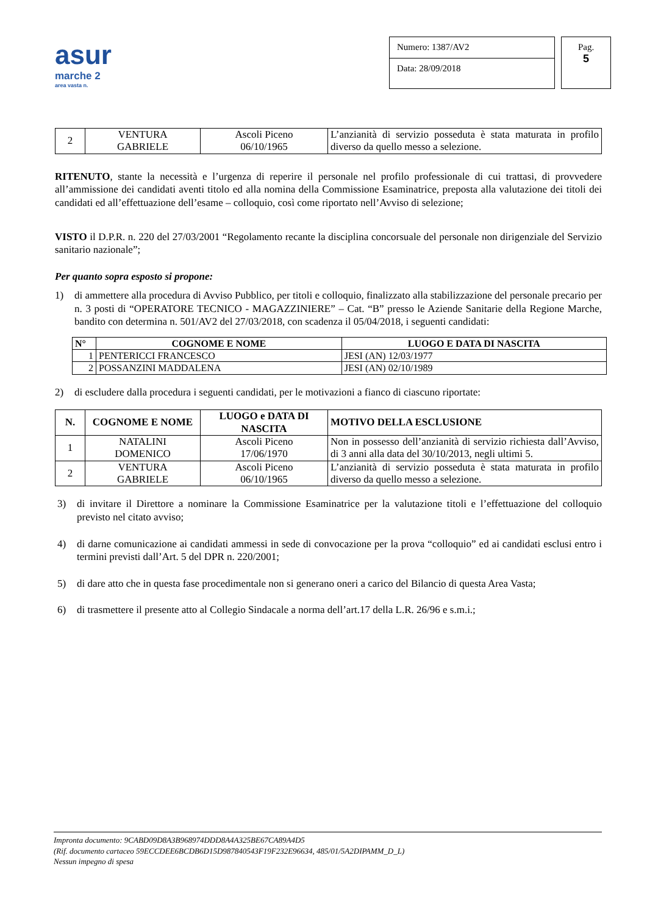asur
marche 2
area vasta n.
Numero: 1387/AV2
Data: 28/09/2018
Pag.
5
| 2 | VENTURA GABRIELE | Ascoli Piceno 06/10/1965 | L’anzianità di servizio posseduta è stata maturata in profilo diverso da quello messo a selezione. |
RITENUTO, stante la necessità e l’urgenza di reperire il personale nel profilo professionale di cui trattasi, di provvedere all’ammissione dei candidati aventi titolo ed alla nomina della Commissione Esaminatrice, preposta alla valutazione dei titoli dei candidati ed all’effettuazione dell’esame – colloquio, così come riportato nell’Avviso di selezione;
VISTO il D.P.R. n. 220 del 27/03/2001 “Regolamento recante la disciplina concorsuale del personale non dirigenziale del Servizio sanitario nazionale”;
Per quanto sopra esposto si propone:
1) di ammettere alla procedura di Avviso Pubblico, per titoli e colloquio, finalizzato alla stabilizzazione del personale precario per n. 3 posti di “OPERATORE TECNICO - MAGAZZINIERE” – Cat. “B” presso le Aziende Sanitarie della Regione Marche, bandito con determina n. 501/AV2 del 27/03/2018, con scadenza il 05/04/2018, i seguenti candidati:
| N° | COGNOME E NOME | LUOGO E DATA DI NASCITA |
| --- | --- | --- |
| 1 | PENTERICCI FRANCESCO | JESI (AN) 12/03/1977 |
| 2 | POSSANZINI MADDALENA | JESI (AN) 02/10/1989 |
2) di escludere dalla procedura i seguenti candidati, per le motivazioni a fianco di ciascuno riportate:
| N. | COGNOME E NOME | LUOGO e DATA DI NASCITA | MOTIVO DELLA ESCLUSIONE |
| --- | --- | --- | --- |
| 1 | NATALINI DOMENICO | Ascoli Piceno 17/06/1970 | Non in possesso dell’anzianità di servizio richiesta dall’Avviso, di 3 anni alla data del 30/10/2013, negli ultimi 5. |
| 2 | VENTURA GABRIELE | Ascoli Piceno 06/10/1965 | L’anzianità di servizio posseduta è stata maturata in profilo diverso da quello messo a selezione. |
3) di invitare il Direttore a nominare la Commissione Esaminatrice per la valutazione titoli e l’effettuazione del colloquio previsto nel citato avviso;
4) di darne comunicazione ai candidati ammessi in sede di convocazione per la prova “colloquio” ed ai candidati esclusi entro i termini previsti dall’Art. 5 del DPR n. 220/2001;
5) di dare atto che in questa fase procedimentale non si generano oneri a carico del Bilancio di questa Area Vasta;
6) di trasmettere il presente atto al Collegio Sindacale a norma dell’art.17 della L.R. 26/96 e s.m.i.;
Impronta documento: 9CABD09D8A3B968974DDD8A4A325BE67CA89A4D5
(Rif. documento cartaceo 59ECCDEE6BCDB6D15D987840543F19F232E96634, 485/01/5A2DIPAMM_D_L)
Nessun impegno di spesa